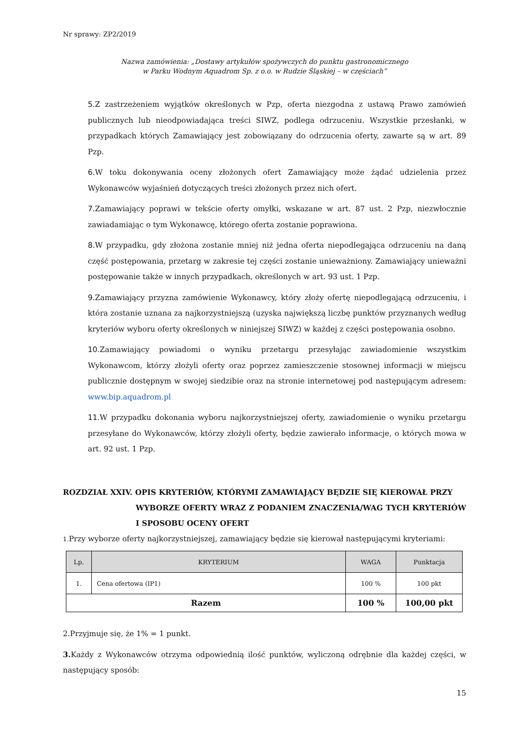Nr sprawy: ZP2/2019
Nazwa zamówienia: „Dostawy artykułów spożywczych do punktu gastronomicznego
w Parku Wodnym Aquadrom Sp. z o.o. w Rudzie Śląskiej – w częściach”
5.Z zastrzeżeniem wyjątków określonych w Pzp, oferta niezgodna z ustawą Prawo zamówień publicznych lub nieodpowiadająca treści SIWZ, podlega odrzuceniu. Wszystkie przesłanki, w przypadkach których Zamawiający jest zobowiązany do odrzucenia oferty, zawarte są w art. 89 Pzp.
6.W toku dokonywania oceny złożonych ofert Zamawiający może żądać udzielenia przez Wykonawców wyjaśnień dotyczących treści złożonych przez nich ofert.
7.Zamawiający poprawi w tekście oferty omyłki, wskazane w art. 87 ust. 2 Pzp, niezwłocznie zawiadamiając o tym Wykonawcę, którego oferta zostanie poprawiona.
8.W przypadku, gdy złożona zostanie mniej niż jedna oferta niepodlegająca odrzuceniu na daną część postępowania, przetarg w zakresie tej części zostanie unieważniony. Zamawiający unieważni postępowanie także w innych przypadkach, określonych w art. 93 ust. 1 Pzp.
9.Zamawiający przyzna zamówienie Wykonawcy, który złoży ofertę niepodlegającą odrzuceniu, i która zostanie uznana za najkorzystniejszą (uzyska największą liczbę punktów przyznanych według kryteriów wyboru oferty określonych w niniejszej SIWZ) w każdej z części postępowania osobno.
10.Zamawiający powiadomi o wyniku przetargu przesyłając zawiadomienie wszystkim Wykonawcom, którzy złożyli oferty oraz poprzez zamieszczenie stosownej informacji w miejscu publicznie dostępnym w swojej siedzibie oraz na stronie internetowej pod następującym adresem: www.bip.aquadrom.pl
11.W przypadku dokonania wyboru najkorzystniejszej oferty, zawiadomienie o wyniku przetargu przesyłane do Wykonawców, którzy złożyli oferty, będzie zawierało informacje, o których mowa w art. 92 ust. 1 Pzp.
ROZDZIAŁ XXIV. OPIS KRYTERIÓW, KTÓRYMI ZAMAWIAJĄCY BĘDZIE SIĘ KIEROWAŁ PRZY
WYBORZE OFERTY WRAZ Z PODANIEM ZNACZENIA/WAG TYCH KRYTERIÓW I SPOSOBU OCENY OFERT
1. Przy wyborze oferty najkorzystniejszej, zamawiający będzie się kierował następującymi kryteriami:
| Lp. | KRYTERIUM | WAGA | Punktacja |
| --- | --- | --- | --- |
| 1. | Cena ofertowa (IP1) | 100 % | 100 pkt |
| Razem | | 100 % | 100,00 pkt |
2.Przyjmuje się, że 1% = 1 punkt.
3. Każdy z Wykonawców otrzyma odpowiednią ilość punktów, wyliczoną odrębnie dla każdej części, w następujący sposób:
15